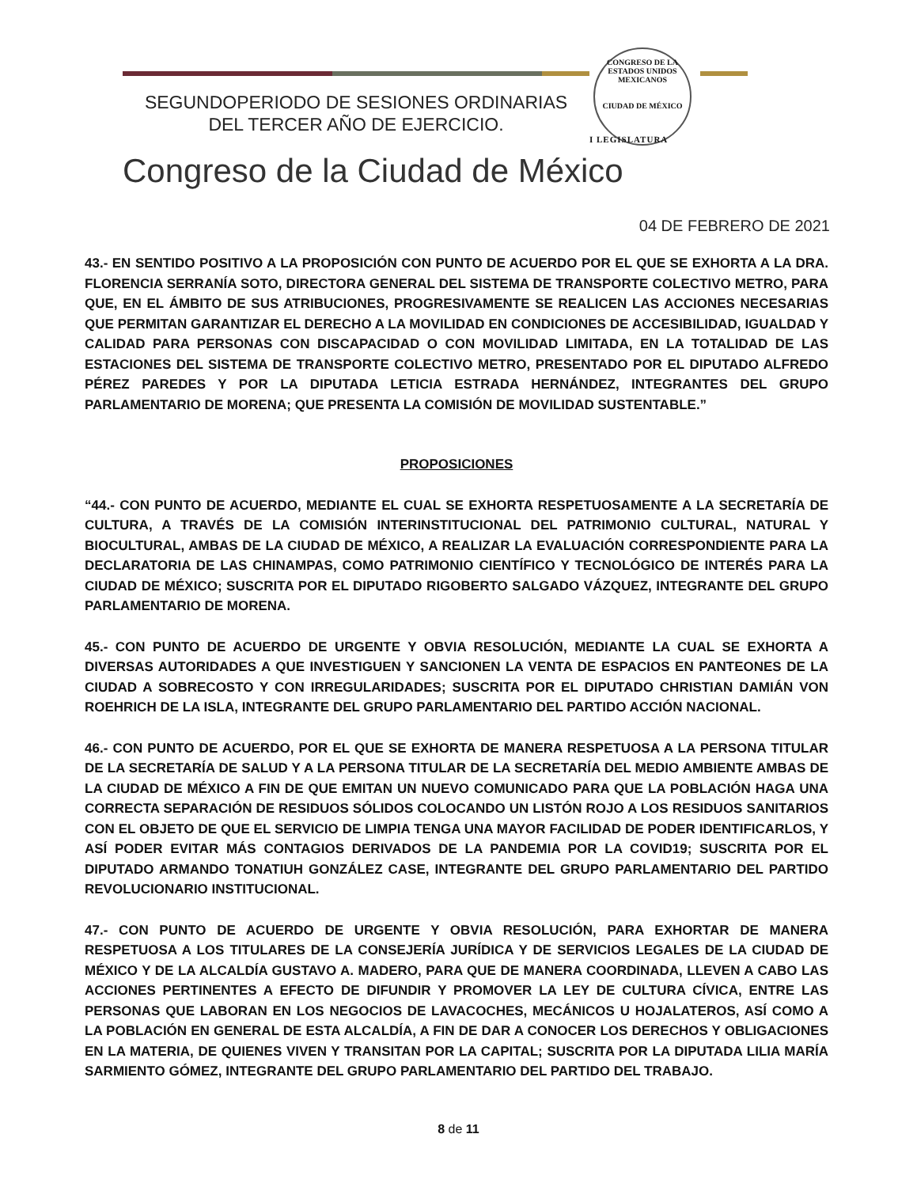SEGUNDOPERIODO DE SESIONES ORDINARIAS
DEL TERCER AÑO DE EJERCICIO.
CONGRESO DE LA
ESTADOS UNIDOS MEXICANOS
CIUDAD DE MÉXICO
I LEGISLATURA
Congreso de la Ciudad de México
04 DE FEBRERO DE 2021
43.- EN SENTIDO POSITIVO A LA PROPOSICIÓN CON PUNTO DE ACUERDO POR EL QUE SE EXHORTA A LA DRA. FLORENCIA SERRANÍA SOTO, DIRECTORA GENERAL DEL SISTEMA DE TRANSPORTE COLECTIVO METRO, PARA QUE, EN EL ÁMBITO DE SUS ATRIBUCIONES, PROGRESIVAMENTE SE REALICEN LAS ACCIONES NECESARIAS QUE PERMITAN GARANTIZAR EL DERECHO A LA MOVILIDAD EN CONDICIONES DE ACCESIBILIDAD, IGUALDAD Y CALIDAD PARA PERSONAS CON DISCAPACIDAD O CON MOVILIDAD LIMITADA, EN LA TOTALIDAD DE LAS ESTACIONES DEL SISTEMA DE TRANSPORTE COLECTIVO METRO, PRESENTADO POR EL DIPUTADO ALFREDO PÉREZ PAREDES Y POR LA DIPUTADA LETICIA ESTRADA HERNÁNDEZ, INTEGRANTES DEL GRUPO PARLAMENTARIO DE MORENA; QUE PRESENTA LA COMISIÓN DE MOVILIDAD SUSTENTABLE.”
PROPOSICIONES
“44.- CON PUNTO DE ACUERDO, MEDIANTE EL CUAL SE EXHORTA RESPETUOSAMENTE A LA SECRETARÍA DE CULTURA, A TRAVÉS DE LA COMISIÓN INTERINSTITUCIONAL DEL PATRIMONIO CULTURAL, NATURAL Y BIOCULTURAL, AMBAS DE LA CIUDAD DE MÉXICO, A REALIZAR LA EVALUACIÓN CORRESPONDIENTE PARA LA DECLARATORIA DE LAS CHINAMPAS, COMO PATRIMONIO CIENTÍFICO Y TECNOLÓGICO DE INTERÉS PARA LA CIUDAD DE MÉXICO; SUSCRITA POR EL DIPUTADO RIGOBERTO SALGADO VÁZQUEZ, INTEGRANTE DEL GRUPO PARLAMENTARIO DE MORENA.
45.- CON PUNTO DE ACUERDO DE URGENTE Y OBVIA RESOLUCIÓN, MEDIANTE LA CUAL SE EXHORTA A DIVERSAS AUTORIDADES A QUE INVESTIGUEN Y SANCIONEN LA VENTA DE ESPACIOS EN PANTEONES DE LA CIUDAD A SOBRECOSTO Y CON IRREGULARIDADES; SUSCRITA POR EL DIPUTADO CHRISTIAN DAMIÁN VON ROEHRICH DE LA ISLA, INTEGRANTE DEL GRUPO PARLAMENTARIO DEL PARTIDO ACCIÓN NACIONAL.
46.- CON PUNTO DE ACUERDO, POR EL QUE SE EXHORTA DE MANERA RESPETUOSA A LA PERSONA TITULAR DE LA SECRETARÍA DE SALUD Y A LA PERSONA TITULAR DE LA SECRETARÍA DEL MEDIO AMBIENTE AMBAS DE LA CIUDAD DE MÉXICO A FIN DE QUE EMITAN UN NUEVO COMUNICADO PARA QUE LA POBLACIÓN HAGA UNA CORRECTA SEPARACIÓN DE RESIDUOS SÓLIDOS COLOCANDO UN LISTÓN ROJO A LOS RESIDUOS SANITARIOS CON EL OBJETO DE QUE EL SERVICIO DE LIMPIA TENGA UNA MAYOR FACILIDAD DE PODER IDENTIFICARLOS, Y ASÍ PODER EVITAR MÁS CONTAGIOS DERIVADOS DE LA PANDEMIA POR LA COVID19; SUSCRITA POR EL DIPUTADO ARMANDO TONATIUH GONZÁLEZ CASE, INTEGRANTE DEL GRUPO PARLAMENTARIO DEL PARTIDO REVOLUCIONARIO INSTITUCIONAL.
47.- CON PUNTO DE ACUERDO DE URGENTE Y OBVIA RESOLUCIÓN, PARA EXHORTAR DE MANERA RESPETUOSA A LOS TITULARES DE LA CONSEJERÍA JURÍDICA Y DE SERVICIOS LEGALES DE LA CIUDAD DE MÉXICO Y DE LA ALCALDÍA GUSTAVO A. MADERO, PARA QUE DE MANERA COORDINADA, LLEVEN A CABO LAS ACCIONES PERTINENTES A EFECTO DE DIFUNDIR Y PROMOVER LA LEY DE CULTURA CÍVICA, ENTRE LAS PERSONAS QUE LABORAN EN LOS NEGOCIOS DE LAVACOCHES, MECÁNICOS U HOJALATEROS, ASÍ COMO A LA POBLACIÓN EN GENERAL DE ESTA ALCALDÍA, A FIN DE DAR A CONOCER LOS DERECHOS Y OBLIGACIONES EN LA MATERIA, DE QUIENES VIVEN Y TRANSITAN POR LA CAPITAL; SUSCRITA POR LA DIPUTADA LILIA MARÍA SARMIENTO GÓMEZ, INTEGRANTE DEL GRUPO PARLAMENTARIO DEL PARTIDO DEL TRABAJO.
8 de 11